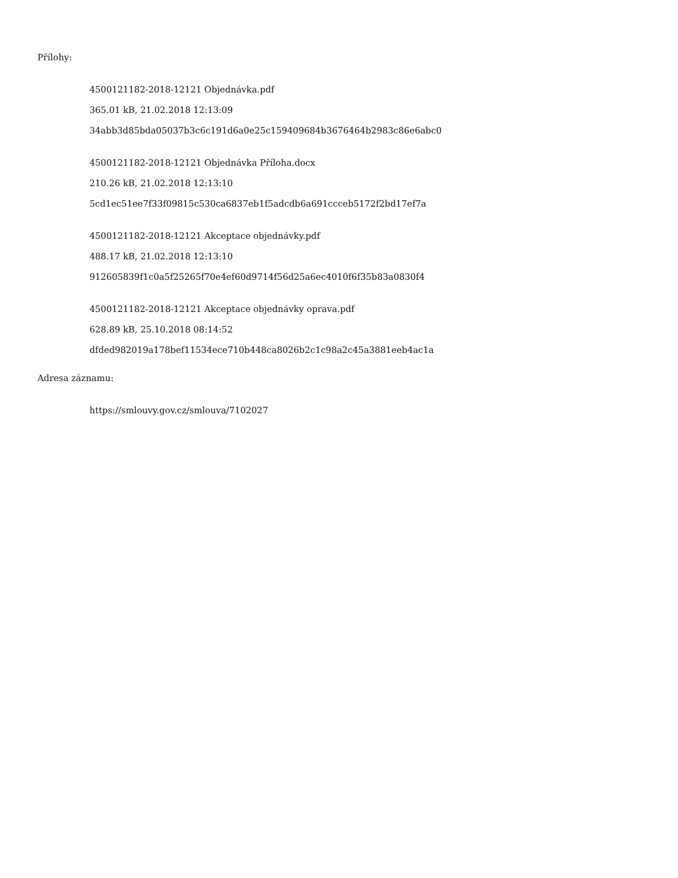Přílohy:
4500121182-2018-12121 Objednávka.pdf
365.01 kB, 21.02.2018 12:13:09
34abb3d85bda05037b3c6c191d6a0e25c159409684b3676464b2983c86e6abc0
4500121182-2018-12121 Objednávka Příloha.docx
210.26 kB, 21.02.2018 12:13:10
5cd1ec51ee7f33f09815c530ca6837eb1f5adcdb6a691ccceb5172f2bd17ef7a
4500121182-2018-12121 Akceptace objednávky.pdf
488.17 kB, 21.02.2018 12:13:10
912605839f1c0a5f25265f70e4ef60d9714f56d25a6ec4010f6f35b83a0830f4
4500121182-2018-12121 Akceptace objednávky oprava.pdf
628.89 kB, 25.10.2018 08:14:52
dfded982019a178bef11534ece710b448ca8026b2c1c98a2c45a3881eeb4ac1a
Adresa záznamu:
https://smlouvy.gov.cz/smlouva/7102027